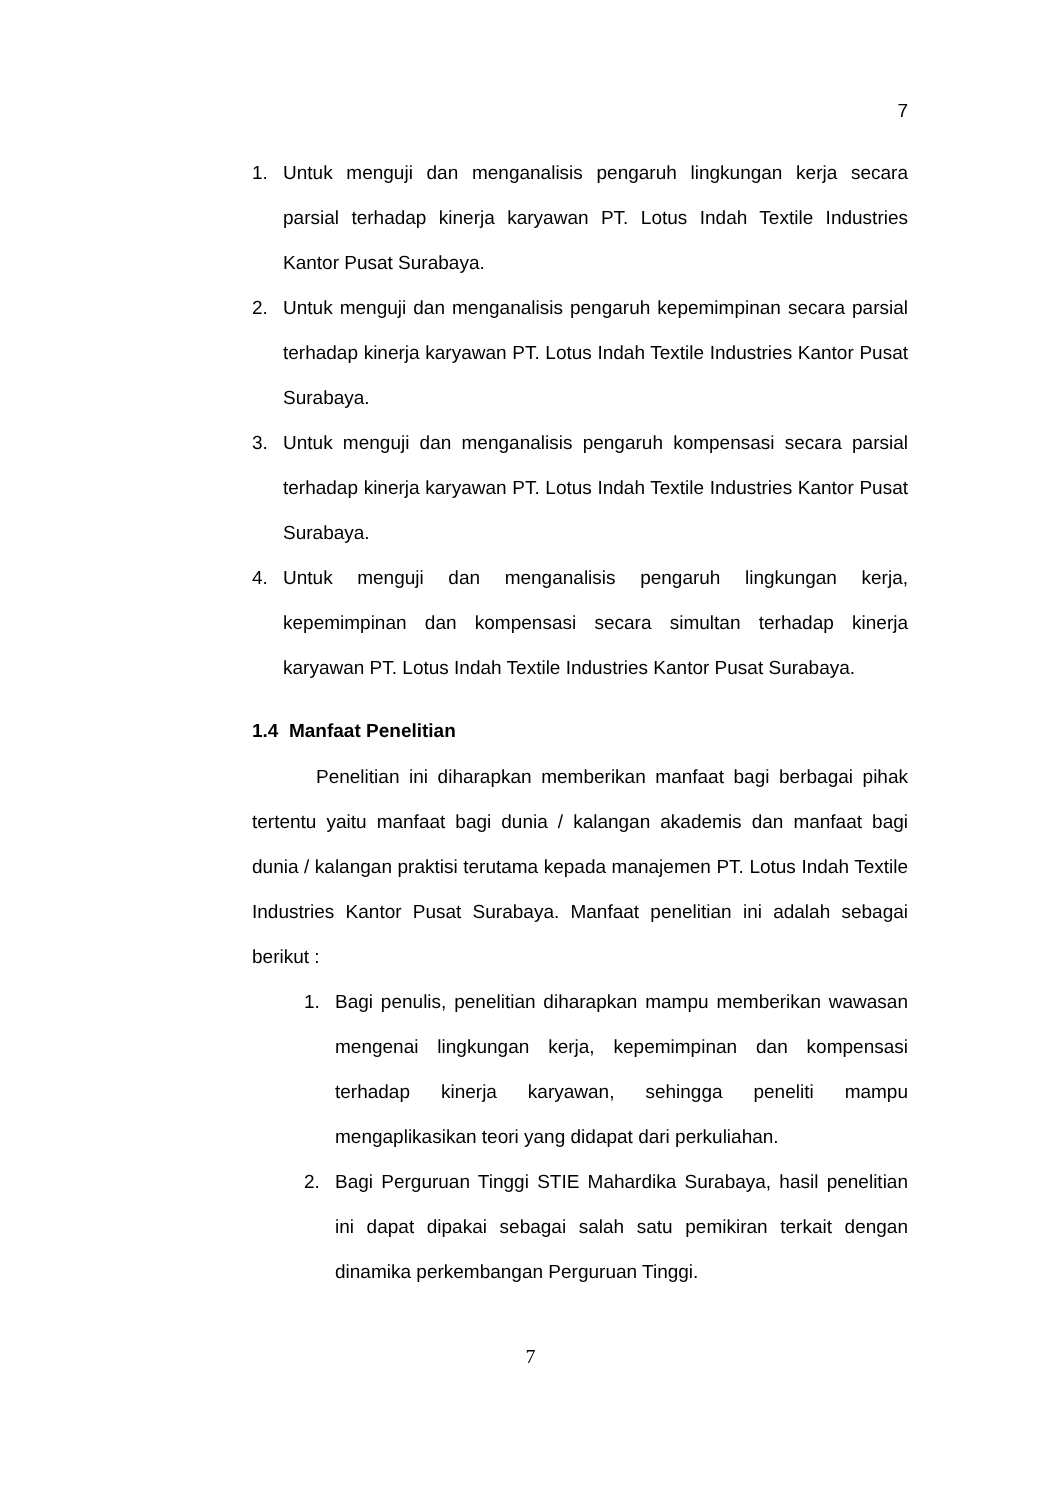7
1. Untuk menguji dan menganalisis pengaruh lingkungan kerja secara parsial terhadap kinerja karyawan PT. Lotus Indah Textile Industries Kantor Pusat Surabaya.
2. Untuk menguji dan menganalisis pengaruh kepemimpinan secara parsial terhadap kinerja karyawan PT. Lotus Indah Textile Industries Kantor Pusat Surabaya.
3. Untuk menguji dan menganalisis pengaruh kompensasi secara parsial terhadap kinerja karyawan PT. Lotus Indah Textile Industries Kantor Pusat Surabaya.
4. Untuk menguji dan menganalisis pengaruh lingkungan kerja, kepemimpinan dan kompensasi secara simultan terhadap kinerja karyawan PT. Lotus Indah Textile Industries Kantor Pusat Surabaya.
1.4 Manfaat Penelitian
Penelitian ini diharapkan memberikan manfaat bagi berbagai pihak tertentu yaitu manfaat bagi dunia / kalangan akademis dan manfaat bagi dunia / kalangan praktisi terutama kepada manajemen PT. Lotus Indah Textile Industries Kantor Pusat Surabaya. Manfaat penelitian ini adalah sebagai berikut :
1. Bagi penulis, penelitian diharapkan mampu memberikan wawasan mengenai lingkungan kerja, kepemimpinan dan kompensasi terhadap kinerja karyawan, sehingga peneliti mampu mengaplikasikan teori yang didapat dari perkuliahan.
2. Bagi Perguruan Tinggi STIE Mahardika Surabaya, hasil penelitian ini dapat dipakai sebagai salah satu pemikiran terkait dengan dinamika perkembangan Perguruan Tinggi.
7